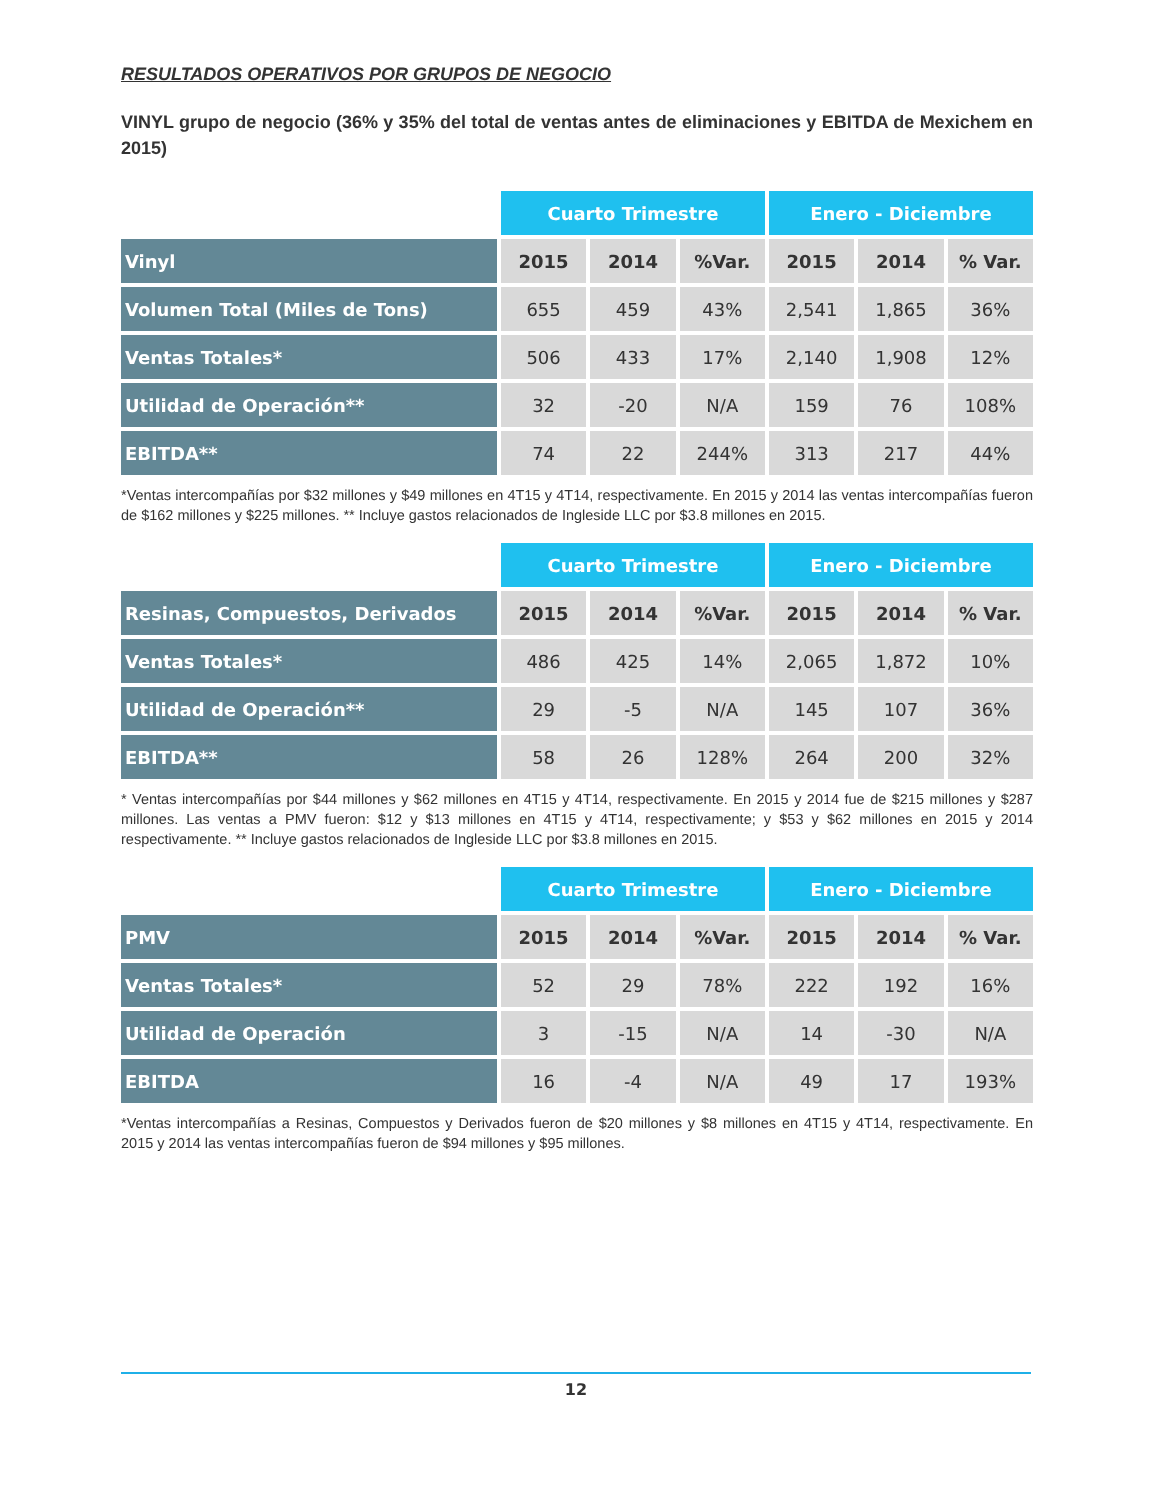RESULTADOS OPERATIVOS POR GRUPOS DE NEGOCIO
VINYL grupo de negocio (36% y 35% del total de ventas antes de eliminaciones y EBITDA de Mexichem en 2015)
| | Cuarto Trimestre | | | Enero - Diciembre | | |
| Vinyl | 2015 | 2014 | %Var. | 2015 | 2014 | % Var. |
| Volumen Total (Miles de Tons) | 655 | 459 | 43% | 2,541 | 1,865 | 36% |
| Ventas Totales* | 506 | 433 | 17% | 2,140 | 1,908 | 12% |
| Utilidad de Operación** | 32 | -20 | N/A | 159 | 76 | 108% |
| EBITDA** | 74 | 22 | 244% | 313 | 217 | 44% |
*Ventas intercompañías por $32 millones y $49 millones en 4T15 y 4T14, respectivamente. En 2015 y 2014 las ventas intercompañías fueron de $162 millones y $225 millones. ** Incluye gastos relacionados de Ingleside LLC por $3.8 millones en 2015.
| | Cuarto Trimestre | | | Enero - Diciembre | | |
| Resinas, Compuestos, Derivados | 2015 | 2014 | %Var. | 2015 | 2014 | % Var. |
| Ventas Totales* | 486 | 425 | 14% | 2,065 | 1,872 | 10% |
| Utilidad de Operación** | 29 | -5 | N/A | 145 | 107 | 36% |
| EBITDA** | 58 | 26 | 128% | 264 | 200 | 32% |
* Ventas intercompañías por $44 millones y $62 millones en 4T15 y 4T14, respectivamente. En 2015 y 2014 fue de $215 millones y $287 millones. Las ventas a PMV fueron: $12 y $13 millones en 4T15 y 4T14, respectivamente; y $53 y $62 millones en 2015 y 2014 respectivamente. ** Incluye gastos relacionados de Ingleside LLC por $3.8 millones en 2015.
| | Cuarto Trimestre | | | Enero - Diciembre | | |
| PMV | 2015 | 2014 | %Var. | 2015 | 2014 | % Var. |
| Ventas Totales* | 52 | 29 | 78% | 222 | 192 | 16% |
| Utilidad de Operación | 3 | -15 | N/A | 14 | -30 | N/A |
| EBITDA | 16 | -4 | N/A | 49 | 17 | 193% |
*Ventas intercompañías a Resinas, Compuestos y Derivados fueron de $20 millones y $8 millones en 4T15 y 4T14, respectivamente. En 2015 y 2014 las ventas intercompañías fueron de $94 millones y $95 millones.
12